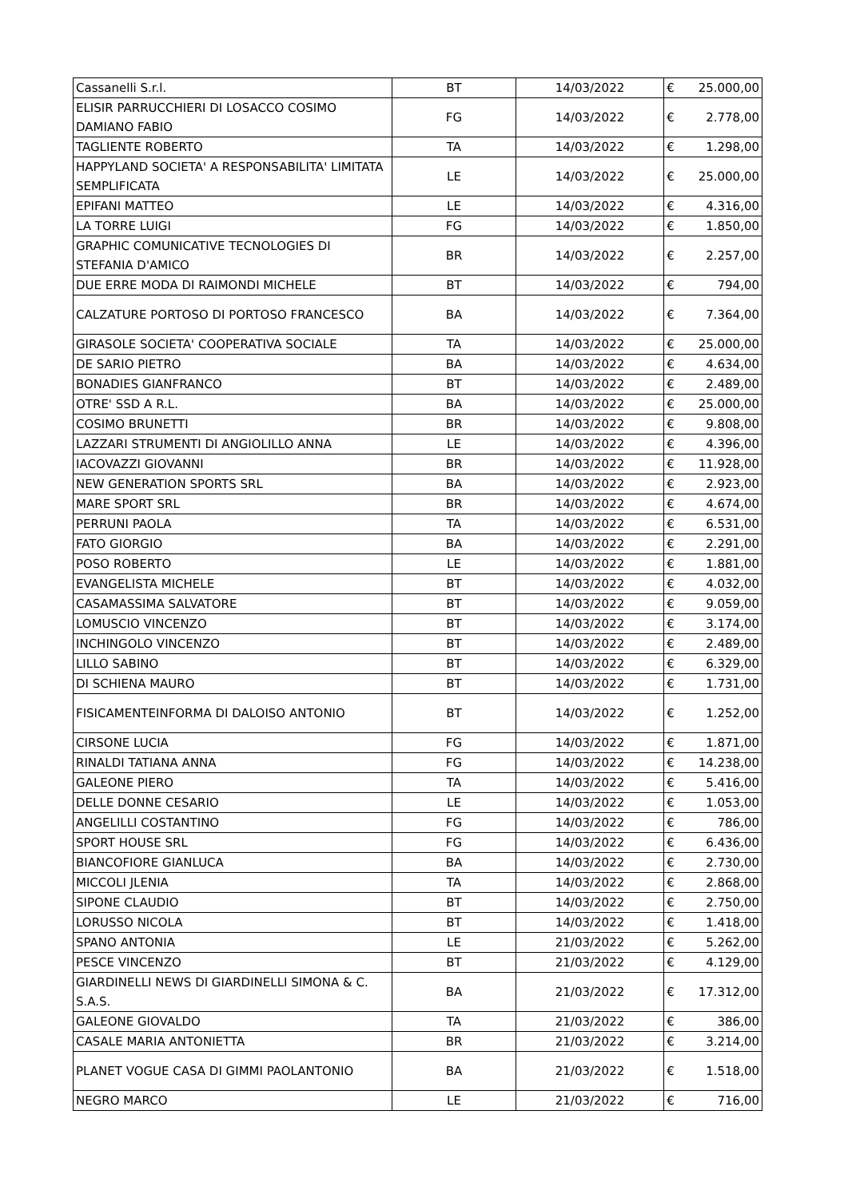| Cassanelli S.r.l. | BT | 14/03/2022 | € | 25.000,00 |
| ELISIR PARRUCCHIERI DI LOSACCO COSIMO DAMIANO FABIO | FG | 14/03/2022 | € | 2.778,00 |
| TAGLIENTE ROBERTO | TA | 14/03/2022 | € | 1.298,00 |
| HAPPYLAND SOCIETA' A RESPONSABILITA' LIMITATA SEMPLIFICATA | LE | 14/03/2022 | € | 25.000,00 |
| EPIFANI MATTEO | LE | 14/03/2022 | € | 4.316,00 |
| LA TORRE LUIGI | FG | 14/03/2022 | € | 1.850,00 |
| GRAPHIC COMUNICATIVE TECNOLOGIES DI STEFANIA D'AMICO | BR | 14/03/2022 | € | 2.257,00 |
| DUE ERRE MODA DI RAIMONDI MICHELE | BT | 14/03/2022 | € | 794,00 |
| CALZATURE PORTOSO DI PORTOSO FRANCESCO | BA | 14/03/2022 | € | 7.364,00 |
| GIRASOLE SOCIETA' COOPERATIVA SOCIALE | TA | 14/03/2022 | € | 25.000,00 |
| DE SARIO PIETRO | BA | 14/03/2022 | € | 4.634,00 |
| BONADIES GIANFRANCO | BT | 14/03/2022 | € | 2.489,00 |
| OTRE' SSD A R.L. | BA | 14/03/2022 | € | 25.000,00 |
| COSIMO BRUNETTI | BR | 14/03/2022 | € | 9.808,00 |
| LAZZARI STRUMENTI DI ANGIOLILLO ANNA | LE | 14/03/2022 | € | 4.396,00 |
| IACOVAZZI GIOVANNI | BR | 14/03/2022 | € | 11.928,00 |
| NEW GENERATION SPORTS SRL | BA | 14/03/2022 | € | 2.923,00 |
| MARE SPORT SRL | BR | 14/03/2022 | € | 4.674,00 |
| PERRUNI PAOLA | TA | 14/03/2022 | € | 6.531,00 |
| FATO GIORGIO | BA | 14/03/2022 | € | 2.291,00 |
| POSO ROBERTO | LE | 14/03/2022 | € | 1.881,00 |
| EVANGELISTA MICHELE | BT | 14/03/2022 | € | 4.032,00 |
| CASAMASSIMA SALVATORE | BT | 14/03/2022 | € | 9.059,00 |
| LOMUSCIO VINCENZO | BT | 14/03/2022 | € | 3.174,00 |
| INCHINGOLO VINCENZO | BT | 14/03/2022 | € | 2.489,00 |
| LILLO SABINO | BT | 14/03/2022 | € | 6.329,00 |
| DI SCHIENA MAURO | BT | 14/03/2022 | € | 1.731,00 |
| FISICAMENTEINFORMA DI DALOISO ANTONIO | BT | 14/03/2022 | € | 1.252,00 |
| CIRSONE LUCIA | FG | 14/03/2022 | € | 1.871,00 |
| RINALDI TATIANA ANNA | FG | 14/03/2022 | € | 14.238,00 |
| GALEONE PIERO | TA | 14/03/2022 | € | 5.416,00 |
| DELLE DONNE CESARIO | LE | 14/03/2022 | € | 1.053,00 |
| ANGELILLI COSTANTINO | FG | 14/03/2022 | € | 786,00 |
| SPORT HOUSE SRL | FG | 14/03/2022 | € | 6.436,00 |
| BIANCOFIORE GIANLUCA | BA | 14/03/2022 | € | 2.730,00 |
| MICCOLI JLENIA | TA | 14/03/2022 | € | 2.868,00 |
| SIPONE CLAUDIO | BT | 14/03/2022 | € | 2.750,00 |
| LORUSSO NICOLA | BT | 14/03/2022 | € | 1.418,00 |
| SPANO ANTONIA | LE | 21/03/2022 | € | 5.262,00 |
| PESCE VINCENZO | BT | 21/03/2022 | € | 4.129,00 |
| GIARDINELLI NEWS DI GIARDINELLI SIMONA & C. S.A.S. | BA | 21/03/2022 | € | 17.312,00 |
| GALEONE GIOVALDO | TA | 21/03/2022 | € | 386,00 |
| CASALE MARIA ANTONIETTA | BR | 21/03/2022 | € | 3.214,00 |
| PLANET VOGUE CASA DI GIMMI PAOLANTONIO | BA | 21/03/2022 | € | 1.518,00 |
| NEGRO MARCO | LE | 21/03/2022 | € | 716,00 |